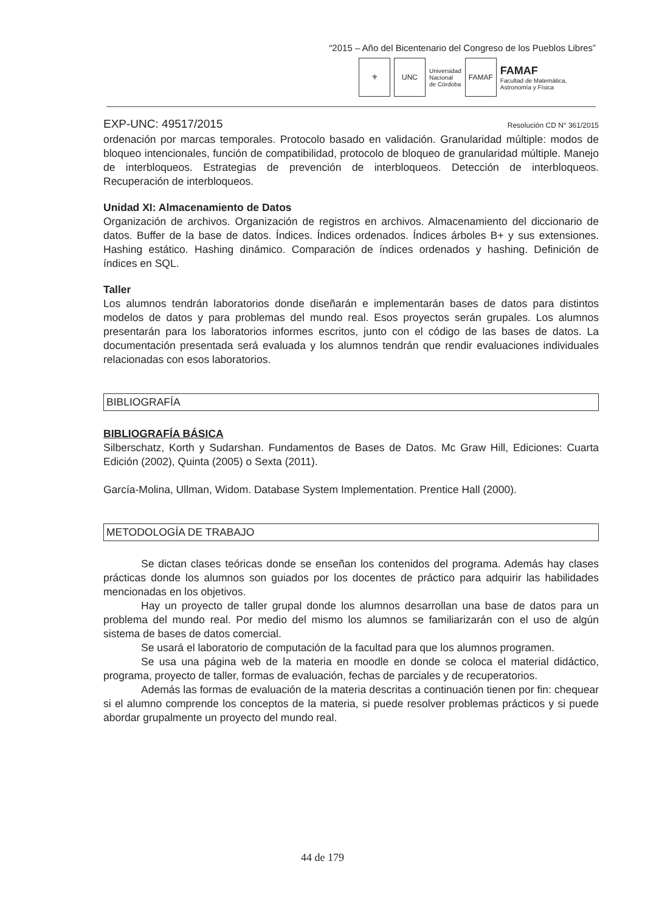“2015 – Año del Bicentenario del Congreso de los Pueblos Libres”
⚜ UNC
Universidad
Nacional
de Córdoba
FAMAF
FAMAF
Facultad de Matemática,
Astronomía y Física
EXP-UNC: 49517/2015 Resolución CD N° 361/2015
ordenación por marcas temporales. Protocolo basado en validación. Granularidad múltiple: modos de bloqueo intencionales, función de compatibilidad, protocolo de bloqueo de granularidad múltiple. Manejo de interbloqueos. Estrategias de prevención de interbloqueos. Detección de interbloqueos. Recuperación de interbloqueos.
Unidad XI: Almacenamiento de Datos
Organización de archivos. Organización de registros en archivos. Almacenamiento del diccionario de datos. Buffer de la base de datos. Índices. Índices ordenados. Índices árboles B+ y sus extensiones. Hashing estático. Hashing dinámico. Comparación de índices ordenados y hashing. Definición de índices en SQL.
Taller
Los alumnos tendrán laboratorios donde diseñarán e implementarán bases de datos para distintos modelos de datos y para problemas del mundo real. Esos proyectos serán grupales. Los alumnos presentarán para los laboratorios informes escritos, junto con el código de las bases de datos. La documentación presentada será evaluada y los alumnos tendrán que rendir evaluaciones individuales relacionadas con esos laboratorios.
BIBLIOGRAFÍA
BIBLIOGRAFÍA BÁSICA
Silberschatz, Korth y Sudarshan. Fundamentos de Bases de Datos. Mc Graw Hill, Ediciones: Cuarta Edición (2002), Quinta (2005) o Sexta (2011).
García-Molina, Ullman, Widom. Database System Implementation. Prentice Hall (2000).
METODOLOGÍA DE TRABAJO
Se dictan clases teóricas donde se enseñan los contenidos del programa. Además hay clases prácticas donde los alumnos son guiados por los docentes de práctico para adquirir las habilidades mencionadas en los objetivos.
Hay un proyecto de taller grupal donde los alumnos desarrollan una base de datos para un problema del mundo real. Por medio del mismo los alumnos se familiarizarán con el uso de algún sistema de bases de datos comercial.
Se usará el laboratorio de computación de la facultad para que los alumnos programen.
Se usa una página web de la materia en moodle en donde se coloca el material didáctico, programa, proyecto de taller, formas de evaluación, fechas de parciales y de recuperatorios.
Además las formas de evaluación de la materia descritas a continuación tienen por fin: chequear si el alumno comprende los conceptos de la materia, si puede resolver problemas prácticos y si puede abordar grupalmente un proyecto del mundo real.
44 de 179